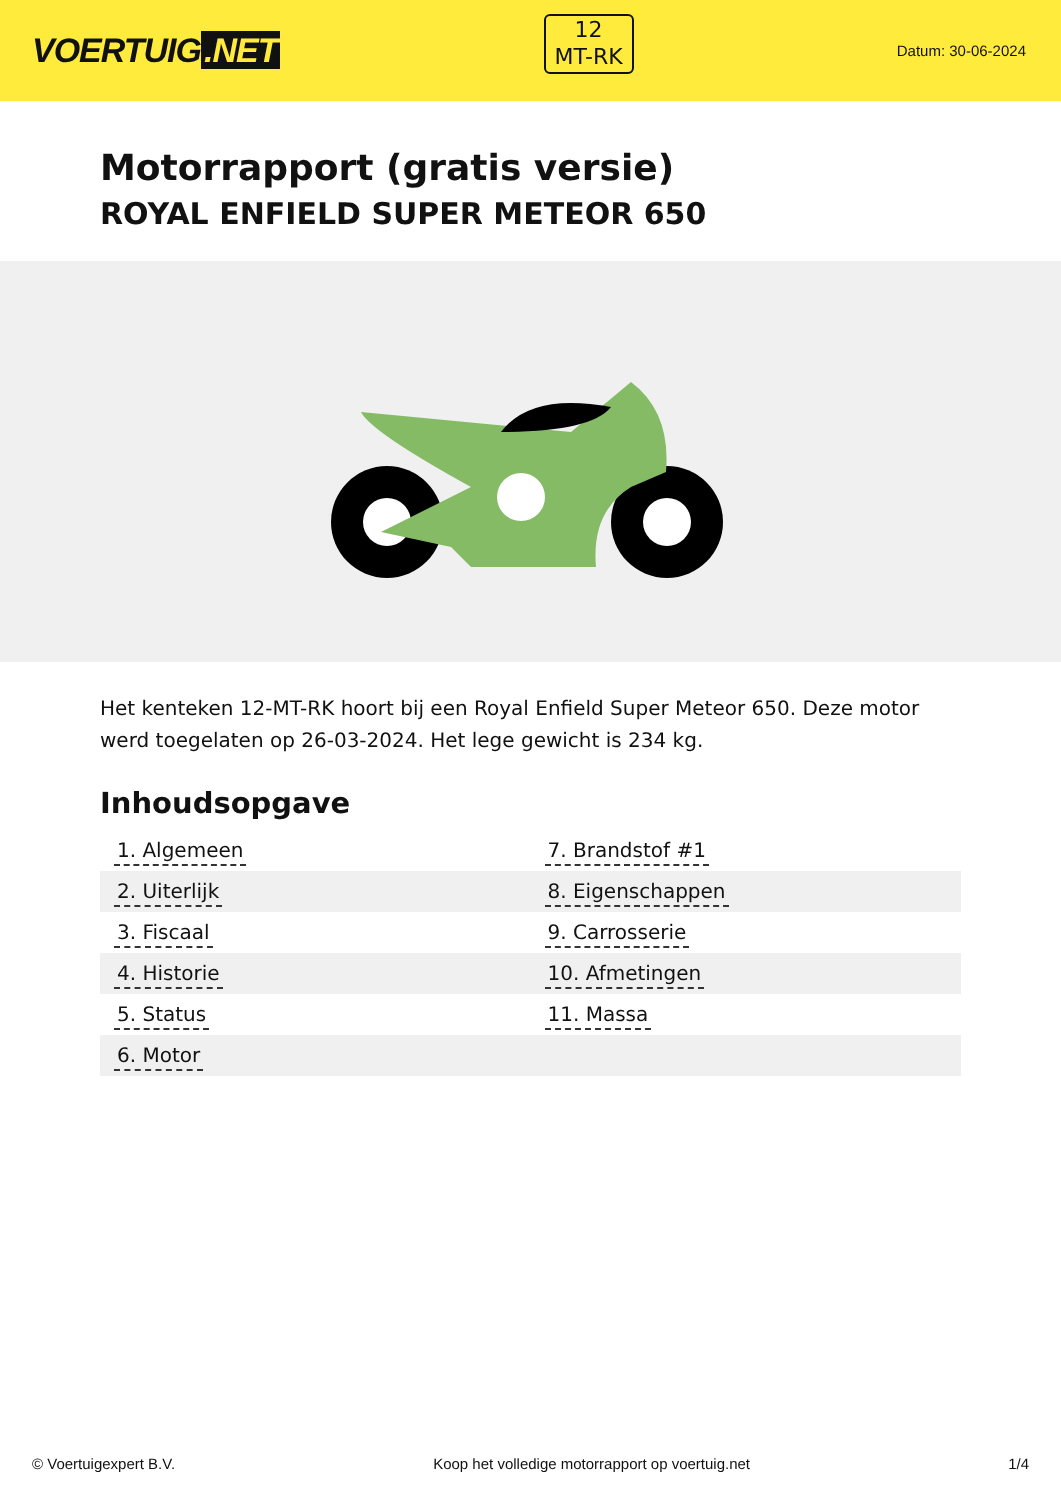VOERTUIG.NET
12
MT-RK
Datum: 30-06-2024
Motorrapport (gratis versie)
ROYAL ENFIELD SUPER METEOR 650
Het kenteken 12-MT-RK hoort bij een Royal Enfield Super Meteor 650. Deze motor werd toegelaten op 26-03-2024. Het lege gewicht is 234 kg.
Inhoudsopgave
| 1. Algemeen | 7. Brandstof #1 |
| 2. Uiterlijk | 8. Eigenschappen |
| 3. Fiscaal | 9. Carrosserie |
| 4. Historie | 10. Afmetingen |
| 5. Status | 11. Massa |
| 6. Motor | |
© Voertuigexpert B.V. Koop het volledige motorrapport op voertuig.net 1/4